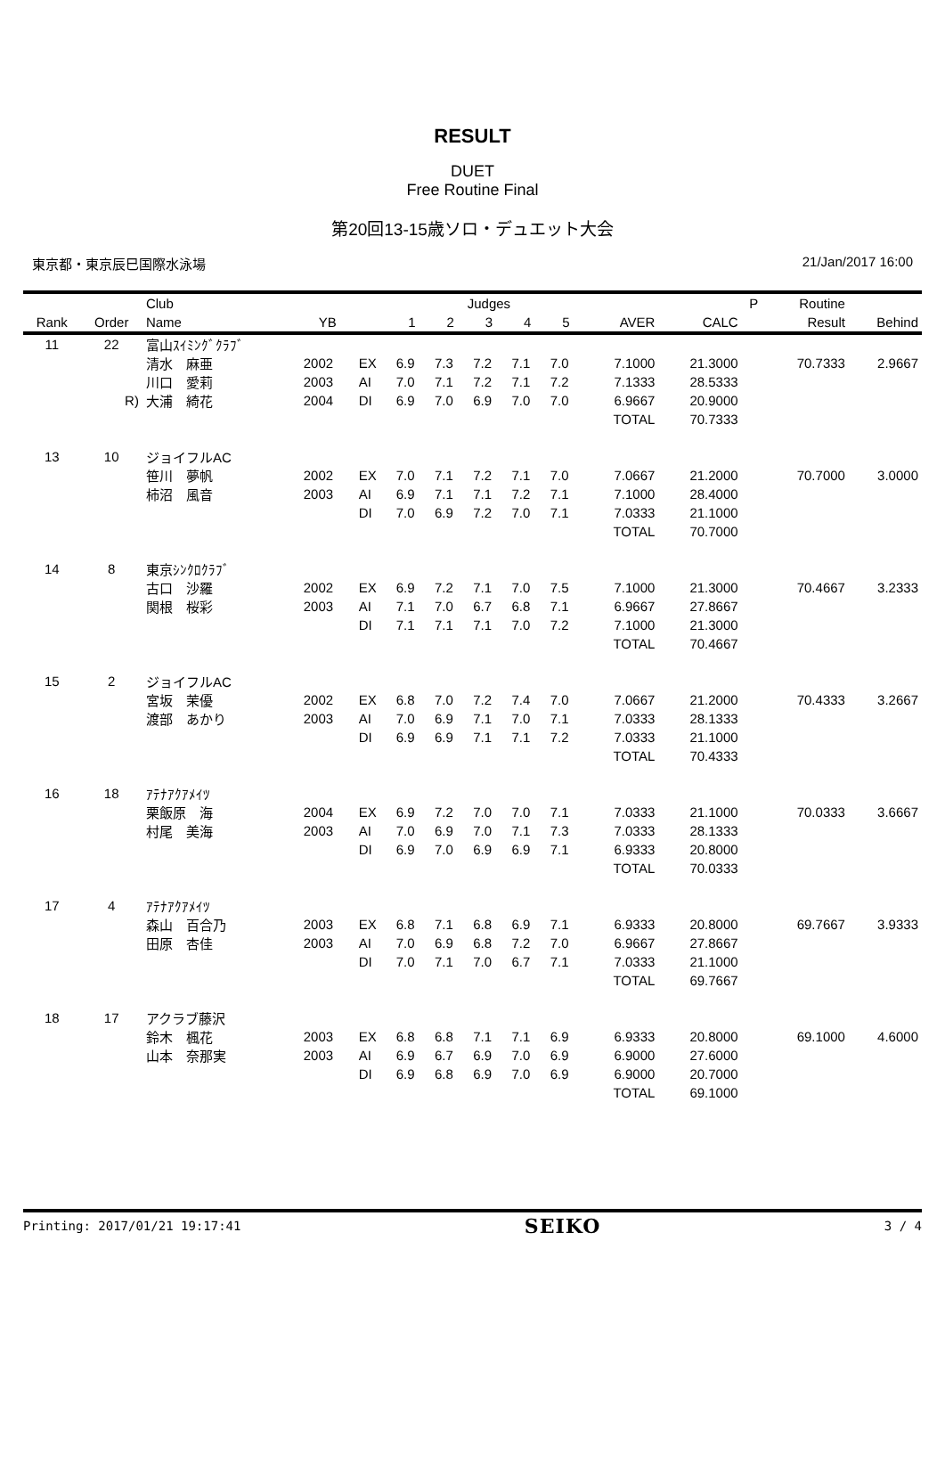RESULT
DUET
Free Routine Final
第20回13-15歳ソロ・デュエット大会
東京都・東京辰巳国際水泳場 21/Jan/2017 16:00
| | | Club | | | Judges | | | | | | | P | Routine | |
| --- | --- | --- | --- | --- | --- | --- | --- | --- | --- | --- | --- | --- | --- | --- |
| Rank | Order | Name | YB | | 1 | 2 | 3 | 4 | 5 | AVER | CALC | | Result | Behind |
| 11 | 22 | 富山ｽｲﾐﾝｸﾞｸﾗﾌﾞ | | | | | | | | | | | | |
| | | 清水 麻亜 | 2002 | EX | 6.9 | 7.3 | 7.2 | 7.1 | 7.0 | 7.1000 | 21.3000 | | 70.7333 | 2.9667 |
| | | 川口 愛莉 | 2003 | AI | 7.0 | 7.1 | 7.2 | 7.1 | 7.2 | 7.1333 | 28.5333 | | | |
| | R) | 大浦 綺花 | 2004 | DI | 6.9 | 7.0 | 6.9 | 7.0 | 7.0 | 6.9667 | 20.9000 | | | |
| | | | | | | | | | | TOTAL | 70.7333 | | | |
| 13 | 10 | ジョイフルAC | | | | | | | | | | | | |
| | | 笹川 夢帆 | 2002 | EX | 7.0 | 7.1 | 7.2 | 7.1 | 7.0 | 7.0667 | 21.2000 | | 70.7000 | 3.0000 |
| | | 柿沼 風音 | 2003 | AI | 6.9 | 7.1 | 7.1 | 7.2 | 7.1 | 7.1000 | 28.4000 | | | |
| | | | | DI | 7.0 | 6.9 | 7.2 | 7.0 | 7.1 | 7.0333 | 21.1000 | | | |
| | | | | | | | | | | TOTAL | 70.7000 | | | |
| 14 | 8 | 東京ｼﾝｸﾛｸﾗﾌﾞ | | | | | | | | | | | | |
| | | 古口 沙羅 | 2002 | EX | 6.9 | 7.2 | 7.1 | 7.0 | 7.5 | 7.1000 | 21.3000 | | 70.4667 | 3.2333 |
| | | 関根 桜彩 | 2003 | AI | 7.1 | 7.0 | 6.7 | 6.8 | 7.1 | 6.9667 | 27.8667 | | | |
| | | | | DI | 7.1 | 7.1 | 7.1 | 7.0 | 7.2 | 7.1000 | 21.3000 | | | |
| | | | | | | | | | | TOTAL | 70.4667 | | | |
| 15 | 2 | ジョイフルAC | | | | | | | | | | | | |
| | | 宮坂 茉優 | 2002 | EX | 6.8 | 7.0 | 7.2 | 7.4 | 7.0 | 7.0667 | 21.2000 | | 70.4333 | 3.2667 |
| | | 渡部 あかり | 2003 | AI | 7.0 | 6.9 | 7.1 | 7.0 | 7.1 | 7.0333 | 28.1333 | | | |
| | | | | DI | 6.9 | 6.9 | 7.1 | 7.1 | 7.2 | 7.0333 | 21.1000 | | | |
| | | | | | | | | | | TOTAL | 70.4333 | | | |
| 16 | 18 | ｱﾃﾅｱｸｱﾒｲﾂ | | | | | | | | | | | | |
| | | 栗飯原 海 | 2004 | EX | 6.9 | 7.2 | 7.0 | 7.0 | 7.1 | 7.0333 | 21.1000 | | 70.0333 | 3.6667 |
| | | 村尾 美海 | 2003 | AI | 7.0 | 6.9 | 7.0 | 7.1 | 7.3 | 7.0333 | 28.1333 | | | |
| | | | | DI | 6.9 | 7.0 | 6.9 | 6.9 | 7.1 | 6.9333 | 20.8000 | | | |
| | | | | | | | | | | TOTAL | 70.0333 | | | |
| 17 | 4 | ｱﾃﾅｱｸｱﾒｲﾂ | | | | | | | | | | | | |
| | | 森山 百合乃 | 2003 | EX | 6.8 | 7.1 | 6.8 | 6.9 | 7.1 | 6.9333 | 20.8000 | | 69.7667 | 3.9333 |
| | | 田原 杏佳 | 2003 | AI | 7.0 | 6.9 | 6.8 | 7.2 | 7.0 | 6.9667 | 27.8667 | | | |
| | | | | DI | 7.0 | 7.1 | 7.0 | 6.7 | 7.1 | 7.0333 | 21.1000 | | | |
| | | | | | | | | | | TOTAL | 69.7667 | | | |
| 18 | 17 | アクラブ藤沢 | | | | | | | | | | | | |
| | | 鈴木 楓花 | 2003 | EX | 6.8 | 6.8 | 7.1 | 7.1 | 6.9 | 6.9333 | 20.8000 | | 69.1000 | 4.6000 |
| | | 山本 奈那実 | 2003 | AI | 6.9 | 6.7 | 6.9 | 7.0 | 6.9 | 6.9000 | 27.6000 | | | |
| | | | | DI | 6.9 | 6.8 | 6.9 | 7.0 | 6.9 | 6.9000 | 20.7000 | | | |
| | | | | | | | | | | TOTAL | 69.1000 | | | |
Printing: 2017/01/21 19:17:41 SEIKO 3 / 4